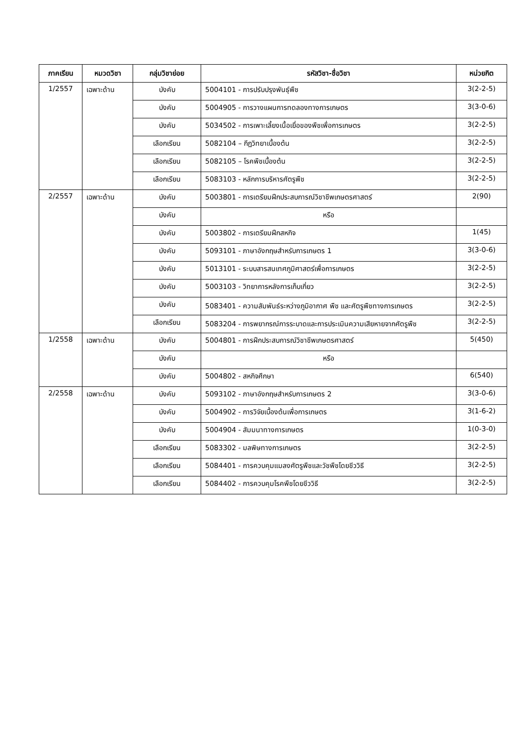| ภาคเรียน | หมวดวิชา | กลุ่มวิชาย่อย | รหัสวิชา-ชื่อวิชา | หน่วยกิต |
| --- | --- | --- | --- | --- |
| 1/2557 | เฉพาะด้าน | บังคับ | 5004101 - การปรับปรุงพันธุ์พืช | 3(2-2-5) |
| | | บังคับ | 5004905 - การวางแผนการทดลองทางการเกษตร | 3(3-0-6) |
| | | บังคับ | 5034502 - การเพาะเลี้ยงเนื้อเยื่อของพืชเพื่อการเกษตร | 3(2-2-5) |
| | | เลือกเรียน | 5082104 – กีฏวิทยาเบื้องต้น | 3(2-2-5) |
| | | เลือกเรียน | 5082105 – โรคพืชเบื้องต้น | 3(2-2-5) |
| | | เลือกเรียน | 5083103 - หลักการบริหารศัตรูพืช | 3(2-2-5) |
| 2/2557 | เฉพาะด้าน | บังคับ | 5003801 - การเตรียมฝึกประสบการณ์วิชาชีพเกษตรศาสตร์ | 2(90) |
| | | บังคับ | หรือ | |
| | | บังคับ | 5003802 - การเตรียมฝึกสหกิจ | 1(45) |
| | | บังคับ | 5093101 - ภาษาอังกฤษสำหรับการเกษตร 1 | 3(3-0-6) |
| | | บังคับ | 5013101 - ระบบสารสนเทศภูมิศาสตร์เพื่อการเกษตร | 3(2-2-5) |
| | | บังคับ | 5003103 - วิทยาการหลังการเก็บเกี่ยว | 3(2-2-5) |
| | | บังคับ | 5083401 - ความสัมพันธ์ระหว่างภูมิอากาศ พืช และศัตรูพืชทางการเกษตร | 3(2-2-5) |
| | | เลือกเรียน | 5083204 - การพยากรณ์การระบาดและการประเมินความเสียหายจากศัตรูพืช | 3(2-2-5) |
| 1/2558 | เฉพาะด้าน | บังคับ | 5004801 - การฝึกประสบการณ์วิชาชีพเกษตรศาสตร์ | 5(450) |
| | | บังคับ | หรือ | |
| | | บังคับ | 5004802 - สหกิจศึกษา | 6(540) |
| 2/2558 | เฉพาะด้าน | บังคับ | 5093102 - ภาษาอังกฤษสำหรับการเกษตร 2 | 3(3-0-6) |
| | | บังคับ | 5004902 - การวิจัยเบื้องต้นเพื่อการเกษตร | 3(1-6-2) |
| | | บังคับ | 5004904 - สัมมนาทางการเกษตร | 1(0-3-0) |
| | | เลือกเรียน | 5083302 - มลพิษทางการเกษตร | 3(2-2-5) |
| | | เลือกเรียน | 5084401 - การควบคุมแมลงศัตรูพืชและวัชพืชโดยชีววิธี | 3(2-2-5) |
| | | เลือกเรียน | 5084402 - การควบคุมโรคพืชโดยชีววิธี | 3(2-2-5) |